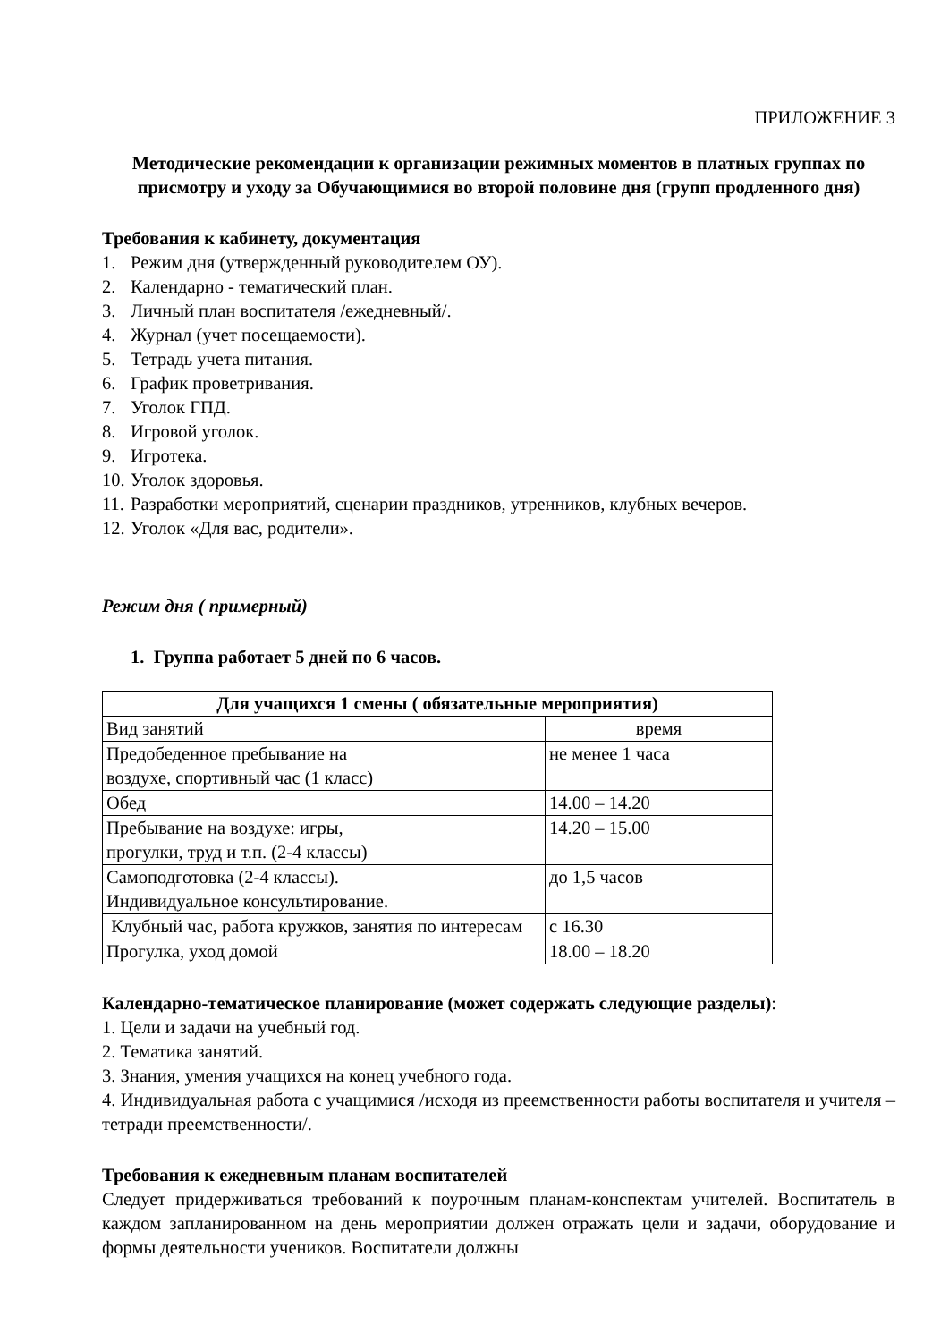ПРИЛОЖЕНИЕ 3
Методические рекомендации к организации режимных моментов в платных группах по присмотру и уходу за Обучающимися во второй половине дня (групп продленного дня)
Требования к кабинету, документация
1. Режим дня (утвержденный руководителем ОУ).
2. Календарно - тематический план.
3. Личный план воспитателя /ежедневный/.
4. Журнал (учет посещаемости).
5. Тетрадь учета питания.
6. График проветривания.
7. Уголок ГПД.
8. Игровой уголок.
9. Игротека.
10. Уголок здоровья.
11. Разработки мероприятий, сценарии праздников, утренников, клубных вечеров.
12. Уголок «Для вас, родители».
Режим дня ( примерный)
1. Группа работает 5 дней по 6 часов.
| Для учащихся 1 смены ( обязательные мероприятия) | |
| --- | --- |
| Вид занятий | время |
| Предобеденное пребывание на воздухе, спортивный час (1 класс) | не менее 1 часа |
| Обед | 14.00 – 14.20 |
| Пребывание на воздухе: игры, прогулки, труд и т.п. (2-4 классы) | 14.20 – 15.00 |
| Самоподготовка (2-4 классы). Индивидуальное консультирование. | до 1,5 часов |
| Клубный час, работа кружков, занятия по интересам | с 16.30 |
| Прогулка, уход домой | 18.00 – 18.20 |
Календарно-тематическое планирование (может содержать следующие разделы):
1. Цели и задачи на учебный год.
2. Тематика занятий.
3. Знания, умения учащихся на конец учебного года.
4. Индивидуальная работа с учащимися /исходя из преемственности работы воспитателя и учителя – тетради преемственности/.
Требования к ежедневным планам воспитателей
Следует придерживаться требований к поурочным планам-конспектам учителей. Воспитатель в каждом запланированном на день мероприятии должен отражать цели и задачи, оборудование и формы деятельности учеников. Воспитатели должны